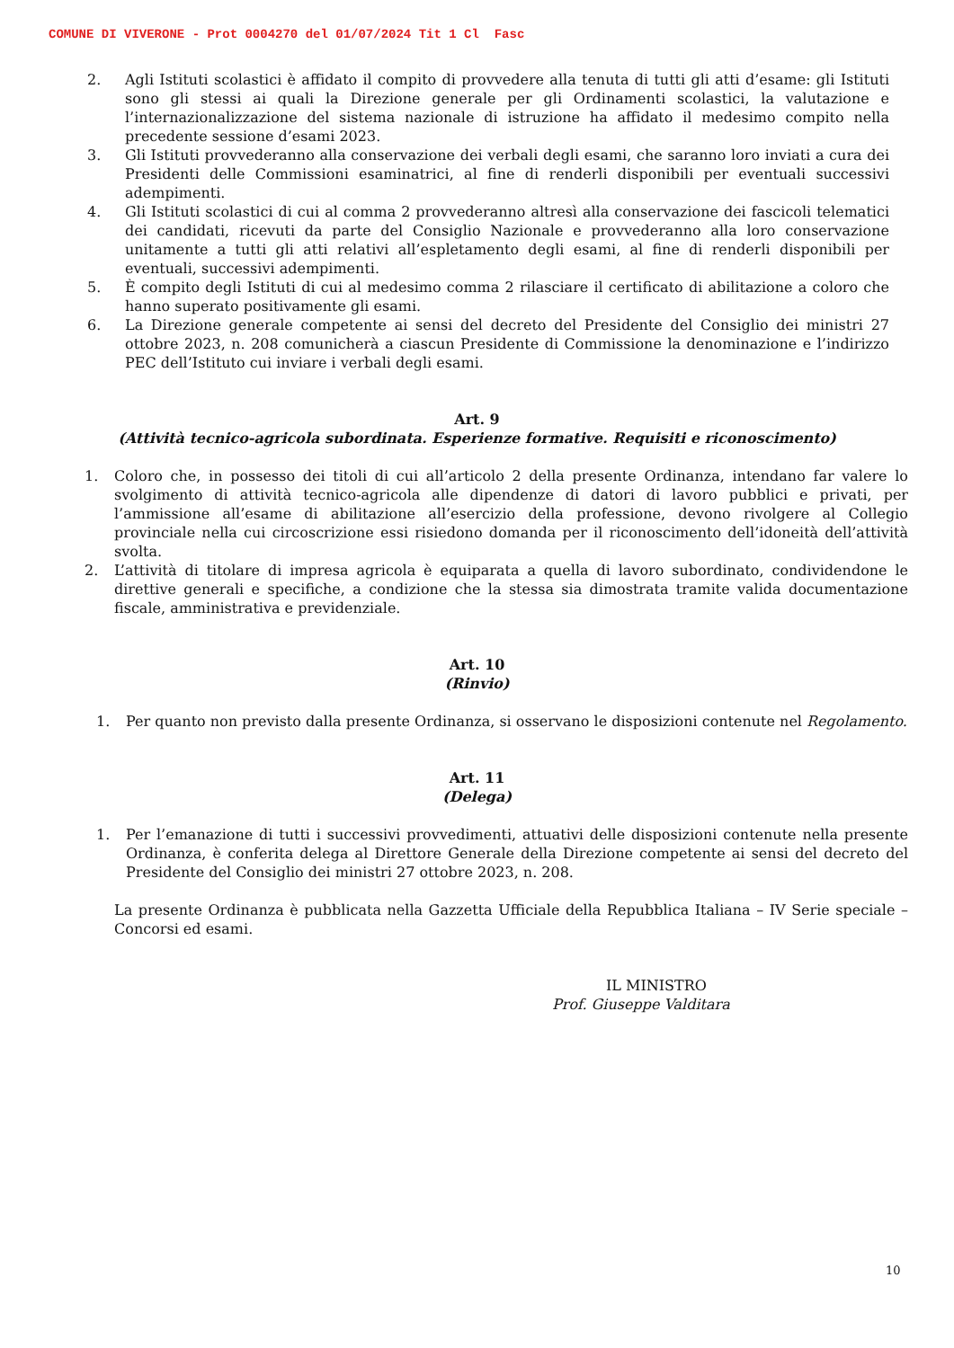COMUNE DI VIVERONE - Prot 0004270 del 01/07/2024 Tit 1 Cl Fasc
2. Agli Istituti scolastici è affidato il compito di provvedere alla tenuta di tutti gli atti d’esame: gli Istituti sono gli stessi ai quali la Direzione generale per gli Ordinamenti scolastici, la valutazione e l’internazionalizzazione del sistema nazionale di istruzione ha affidato il medesimo compito nella precedente sessione d’esami 2023.
3. Gli Istituti provvederanno alla conservazione dei verbali degli esami, che saranno loro inviati a cura dei Presidenti delle Commissioni esaminatrici, al fine di renderli disponibili per eventuali successivi adempimenti.
4. Gli Istituti scolastici di cui al comma 2 provvederanno altresì alla conservazione dei fascicoli telematici dei candidati, ricevuti da parte del Consiglio Nazionale e provvederanno alla loro conservazione unitamente a tutti gli atti relativi all’espletamento degli esami, al fine di renderli disponibili per eventuali, successivi adempimenti.
5. È compito degli Istituti di cui al medesimo comma 2 rilasciare il certificato di abilitazione a coloro che hanno superato positivamente gli esami.
6. La Direzione generale competente ai sensi del decreto del Presidente del Consiglio dei ministri 27 ottobre 2023, n. 208 comunicherà a ciascun Presidente di Commissione la denominazione e l’indirizzo PEC dell’Istituto cui inviare i verbali degli esami.
Art. 9
(Attività tecnico-agricola subordinata. Esperienze formative. Requisiti e riconoscimento)
1. Coloro che, in possesso dei titoli di cui all’articolo 2 della presente Ordinanza, intendano far valere lo svolgimento di attività tecnico-agricola alle dipendenze di datori di lavoro pubblici e privati, per l’ammissione all’esame di abilitazione all’esercizio della professione, devono rivolgere al Collegio provinciale nella cui circoscrizione essi risiedono domanda per il riconoscimento dell’idoneità dell’attività svolta.
2. L’attività di titolare di impresa agricola è equiparata a quella di lavoro subordinato, condividendone le direttive generali e specifiche, a condizione che la stessa sia dimostrata tramite valida documentazione fiscale, amministrativa e previdenziale.
Art. 10
(Rinvio)
1. Per quanto non previsto dalla presente Ordinanza, si osservano le disposizioni contenute nel Regolamento.
Art. 11
(Delega)
1. Per l’emanazione di tutti i successivi provvedimenti, attuativi delle disposizioni contenute nella presente Ordinanza, è conferita delega al Direttore Generale della Direzione competente ai sensi del decreto del Presidente del Consiglio dei ministri 27 ottobre 2023, n. 208.
La presente Ordinanza è pubblicata nella Gazzetta Ufficiale della Repubblica Italiana – IV Serie speciale – Concorsi ed esami.
IL MINISTRO
Prof. Giuseppe Valditara
10